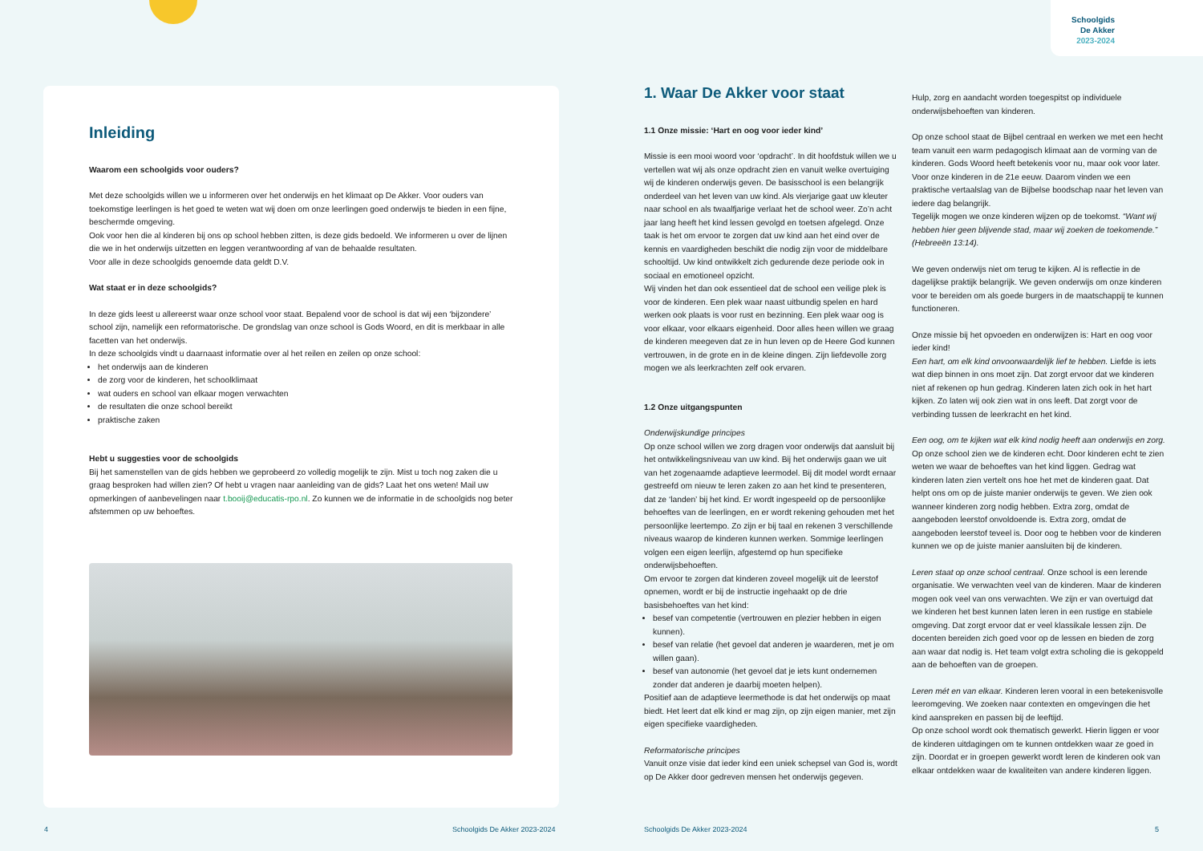Schoolgids
De Akker
2023-2024
Inleiding
Waarom een schoolgids voor ouders?
Met deze schoolgids willen we u informeren over het onderwijs en het klimaat op De Akker. Voor ouders van toekomstige leerlingen is het goed te weten wat wij doen om onze leerlingen goed onderwijs te bieden in een fijne, beschermde omgeving.
Ook voor hen die al kinderen bij ons op school hebben zitten, is deze gids bedoeld. We informeren u over de lijnen die we in het onderwijs uitzetten en leggen verantwoording af van de behaalde resultaten.
Voor alle in deze schoolgids genoemde data geldt D.V.
Wat staat er in deze schoolgids?
In deze gids leest u allereerst waar onze school voor staat. Bepalend voor de school is dat wij een ‘bijzondere’ school zijn, namelijk een reformatorische. De grondslag van onze school is Gods Woord, en dit is merkbaar in alle facetten van het onderwijs.
In deze schoolgids vindt u daarnaast informatie over al het reilen en zeilen op onze school:
het onderwijs aan de kinderen
de zorg voor de kinderen, het schoolklimaat
wat ouders en school van elkaar mogen verwachten
de resultaten die onze school bereikt
praktische zaken
Hebt u suggesties voor de schoolgids
Bij het samenstellen van de gids hebben we geprobeerd zo volledig mogelijk te zijn. Mist u toch nog zaken die u graag besproken had willen zien? Of hebt u vragen naar aanleiding van de gids? Laat het ons weten! Mail uw opmerkingen of aanbevelingen naar t.booij@educatis-rpo.nl. Zo kunnen we de informatie in de schoolgids nog beter afstemmen op uw behoeftes.
1. Waar De Akker voor staat
1.1 Onze missie: ‘Hart en oog voor ieder kind’
Missie is een mooi woord voor ‘opdracht’. In dit hoofdstuk willen we u vertellen wat wij als onze opdracht zien en vanuit welke overtuiging wij de kinderen onderwijs geven. De basisschool is een belangrijk onderdeel van het leven van uw kind. Als vierjarige gaat uw kleuter naar school en als twaalfjarige verlaat het de school weer. Zo’n acht jaar lang heeft het kind lessen gevolgd en toetsen afgelegd. Onze taak is het om ervoor te zorgen dat uw kind aan het eind over de kennis en vaardigheden beschikt die nodig zijn voor de middelbare schooltijd. Uw kind ontwikkelt zich gedurende deze periode ook in sociaal en emotioneel opzicht.
Wij vinden het dan ook essentieel dat de school een veilige plek is voor de kinderen. Een plek waar naast uitbundig spelen en hard werken ook plaats is voor rust en bezinning. Een plek waar oog is voor elkaar, voor elkaars eigenheid. Door alles heen willen we graag de kinderen meegeven dat ze in hun leven op de Heere God kunnen vertrouwen, in de grote en in de kleine dingen. Zijn liefdevolle zorg mogen we als leerkrachten zelf ook ervaren.
1.2 Onze uitgangspunten
Onderwijskundige principes
Op onze school willen we zorg dragen voor onderwijs dat aansluit bij het ontwikkelingsniveau van uw kind. Bij het onderwijs gaan we uit van het zogenaamde adaptieve leermodel. Bij dit model wordt ernaar gestreefd om nieuw te leren zaken zo aan het kind te presenteren, dat ze ‘landen’ bij het kind. Er wordt ingespeeld op de persoonlijke behoeftes van de leerlingen, en er wordt rekening gehouden met het persoonlijke leertempo. Zo zijn er bij taal en rekenen 3 verschillende niveaus waarop de kinderen kunnen werken. Sommige leerlingen volgen een eigen leerlijn, afgestemd op hun specifieke onderwijsbehoeften.
Om ervoor te zorgen dat kinderen zoveel mogelijk uit de leerstof opnemen, wordt er bij de instructie ingehaakt op de drie basisbehoeftes van het kind:
besef van competentie (vertrouwen en plezier hebben in eigen kunnen).
besef van relatie (het gevoel dat anderen je waarderen, met je om willen gaan).
besef van autonomie (het gevoel dat je iets kunt ondernemen zonder dat anderen je daarbij moeten helpen).
Positief aan de adaptieve leermethode is dat het onderwijs op maat biedt. Het leert dat elk kind er mag zijn, op zijn eigen manier, met zijn eigen specifieke vaardigheden.
Reformatorische principes
Vanuit onze visie dat ieder kind een uniek schepsel van God is, wordt op De Akker door gedreven mensen het onderwijs gegeven.
Hulp, zorg en aandacht worden toegespitst op individuele onderwijsbehoeften van kinderen.
Op onze school staat de Bijbel centraal en werken we met een hecht team vanuit een warm pedagogisch klimaat aan de vorming van de kinderen. Gods Woord heeft betekenis voor nu, maar ook voor later. Voor onze kinderen in de 21e eeuw. Daarom vinden we een praktische vertaalslag van de Bijbelse boodschap naar het leven van iedere dag belangrijk.
Tegelijk mogen we onze kinderen wijzen op de toekomst. “Want wij hebben hier geen blijvende stad, maar wij zoeken de toekomende.” (Hebreeën 13:14).
We geven onderwijs niet om terug te kijken. Al is reflectie in de dagelijkse praktijk belangrijk. We geven onderwijs om onze kinderen voor te bereiden om als goede burgers in de maatschappij te kunnen functioneren.
Onze missie bij het opvoeden en onderwijzen is: Hart en oog voor ieder kind!
Een hart, om elk kind onvoorwaardelijk lief te hebben. Liefde is iets wat diep binnen in ons moet zijn. Dat zorgt ervoor dat we kinderen niet af rekenen op hun gedrag. Kinderen laten zich ook in het hart kijken. Zo laten wij ook zien wat in ons leeft. Dat zorgt voor de verbinding tussen de leerkracht en het kind.
Een oog, om te kijken wat elk kind nodig heeft aan onderwijs en zorg. Op onze school zien we de kinderen echt. Door kinderen echt te zien weten we waar de behoeftes van het kind liggen. Gedrag wat kinderen laten zien vertelt ons hoe het met de kinderen gaat. Dat helpt ons om op de juiste manier onderwijs te geven. We zien ook wanneer kinderen zorg nodig hebben. Extra zorg, omdat de aangeboden leerstof onvoldoende is. Extra zorg, omdat de aangeboden leerstof teveel is. Door oog te hebben voor de kinderen kunnen we op de juiste manier aansluiten bij de kinderen.
Leren staat op onze school centraal. Onze school is een lerende organisatie. We verwachten veel van de kinderen. Maar de kinderen mogen ook veel van ons verwachten. We zijn er van overtuigd dat we kinderen het best kunnen laten leren in een rustige en stabiele omgeving. Dat zorgt ervoor dat er veel klassikale lessen zijn. De docenten bereiden zich goed voor op de lessen en bieden de zorg aan waar dat nodig is. Het team volgt extra scholing die is gekoppeld aan de behoeften van de groepen.
Leren mét en van elkaar. Kinderen leren vooral in een betekenisvolle leeromgeving. We zoeken naar contexten en omgevingen die het kind aanspreken en passen bij de leeftijd.
Op onze school wordt ook thematisch gewerkt. Hierin liggen er voor de kinderen uitdagingen om te kunnen ontdekken waar ze goed in zijn. Doordat er in groepen gewerkt wordt leren de kinderen ook van elkaar ontdekken waar de kwaliteiten van andere kinderen liggen.
4 Schoolgids De Akker 2023-2024 Schoolgids De Akker 2023-2024 5